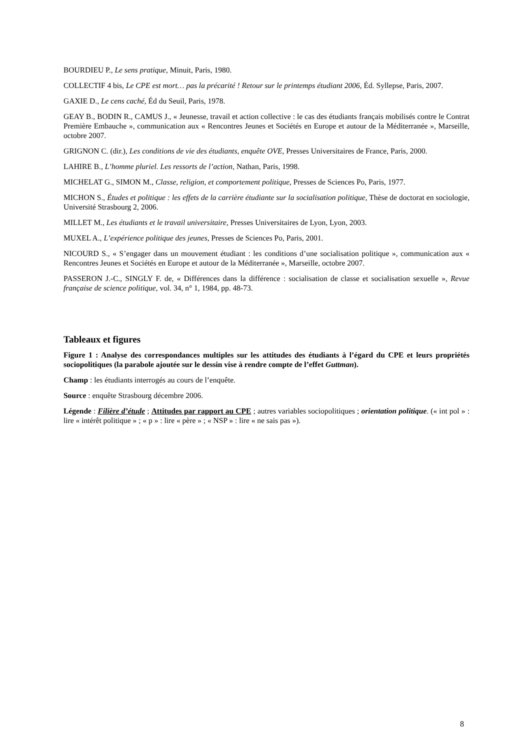BOURDIEU P., Le sens pratique, Minuit, Paris, 1980.
COLLECTIF 4 bis, Le CPE est mort… pas la précarité ! Retour sur le printemps étudiant 2006, Éd. Syllepse, Paris, 2007.
GAXIE D., Le cens caché, Éd du Seuil, Paris, 1978.
GEAY B., BODIN R., CAMUS J., « Jeunesse, travail et action collective : le cas des étudiants français mobilisés contre le Contrat Première Embauche », communication aux « Rencontres Jeunes et Sociétés en Europe et autour de la Méditerranée », Marseille, octobre 2007.
GRIGNON C. (dir.), Les conditions de vie des étudiants, enquête OVE, Presses Universitaires de France, Paris, 2000.
LAHIRE B., L’homme pluriel. Les ressorts de l’action, Nathan, Paris, 1998.
MICHELAT G., SIMON M., Classe, religion, et comportement politique, Presses de Sciences Po, Paris, 1977.
MICHON S., Études et politique : les effets de la carrière étudiante sur la socialisation politique, Thèse de doctorat en sociologie, Université Strasbourg 2, 2006.
MILLET M., Les étudiants et le travail universitaire, Presses Universitaires de Lyon, Lyon, 2003.
MUXEL A., L’expérience politique des jeunes, Presses de Sciences Po, Paris, 2001.
NICOURD S., « S’engager dans un mouvement étudiant : les conditions d’une socialisation politique », communication aux « Rencontres Jeunes et Sociétés en Europe et autour de la Méditerranée », Marseille, octobre 2007.
PASSERON J.-C., SINGLY F. de, « Différences dans la différence : socialisation de classe et socialisation sexuelle », Revue française de science politique, vol. 34, n° 1, 1984, pp. 48-73.
Tableaux et figures
Figure 1 : Analyse des correspondances multiples sur les attitudes des étudiants à l’égard du CPE et leurs propriétés sociopolitiques (la parabole ajoutée sur le dessin vise à rendre compte de l’effet Guttman).
Champ : les étudiants interrogés au cours de l’enquête.
Source : enquête Strasbourg décembre 2006.
Légende : Filière d’étude ; Attitudes par rapport au CPE ; autres variables sociopolitiques ; orientation politique. (« int pol » : lire « intérêt politique » ; « p » : lire « père » ; « NSP » : lire « ne sais pas »).
8